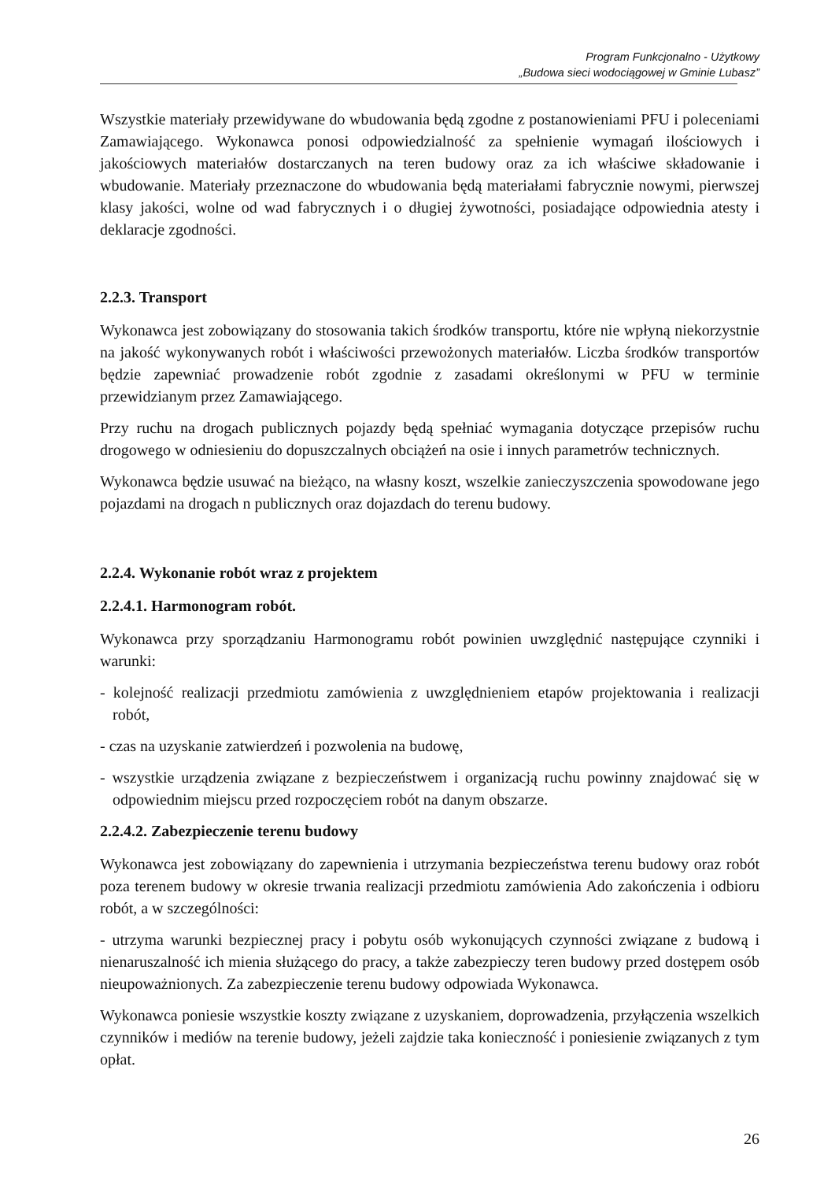Program Funkcjonalno - Użytkowy
„Budowa sieci wodociągowej w Gminie Lubasz”
Wszystkie materiały przewidywane do wbudowania będą zgodne z postanowieniami PFU i poleceniami Zamawiającego. Wykonawca ponosi odpowiedzialność za spełnienie wymagań ilościowych i jakościowych materiałów dostarczanych na teren budowy oraz za ich właściwe składowanie i wbudowanie. Materiały przeznaczone do wbudowania będą materiałami fabrycznie nowymi, pierwszej klasy jakości, wolne od wad fabrycznych i o długiej żywotności, posiadające odpowiednia atesty i deklaracje zgodności.
2.2.3. Transport
Wykonawca jest zobowiązany do stosowania takich środków transportu, które nie wpłyną niekorzystnie na jakość wykonywanych robót i właściwości przewożonych materiałów. Liczba środków transportów będzie zapewniać prowadzenie robót zgodnie z zasadami określonymi w PFU w terminie przewidzianym przez Zamawiającego.
Przy ruchu na drogach publicznych pojazdy będą spełniać wymagania dotyczące przepisów ruchu drogowego w odniesieniu do dopuszczalnych obciążeń na osie i innych parametrów technicznych.
Wykonawca będzie usuwać na bieżąco, na własny koszt, wszelkie zanieczyszczenia spowodowane jego pojazdami na drogach n publicznych oraz dojazdach do terenu budowy.
2.2.4. Wykonanie robót wraz z projektem
2.2.4.1. Harmonogram robót.
Wykonawca przy sporządzaniu Harmonogramu robót powinien uwzględnić następujące czynniki i warunki:
- kolejność realizacji przedmiotu zamówienia z uwzględnieniem etapów projektowania i realizacji robót,
- czas na uzyskanie zatwierdzeń i pozwolenia na budowę,
- wszystkie urządzenia związane z bezpieczeństwem i organizacją ruchu powinny znajdować się w odpowiednim miejscu przed rozpoczęciem robót na danym obszarze.
2.2.4.2. Zabezpieczenie terenu budowy
Wykonawca jest zobowiązany do zapewnienia i utrzymania bezpieczeństwa terenu budowy oraz robót poza terenem budowy w okresie trwania realizacji przedmiotu zamówienia Ado zakończenia i odbioru robót, a w szczególności:
- utrzyma warunki bezpiecznej pracy i pobytu osób wykonujących czynności związane z budową i nienaruszalność ich mienia służącego do pracy, a także zabezpieczy teren budowy przed dostępem osób nieupoważnionych. Za zabezpieczenie terenu budowy odpowiada Wykonawca.
Wykonawca poniesie wszystkie koszty związane z uzyskaniem, doprowadzenia, przyłączenia wszelkich czynników i mediów na terenie budowy, jeżeli zajdzie taka konieczność i poniesienie związanych z tym opłat.
26